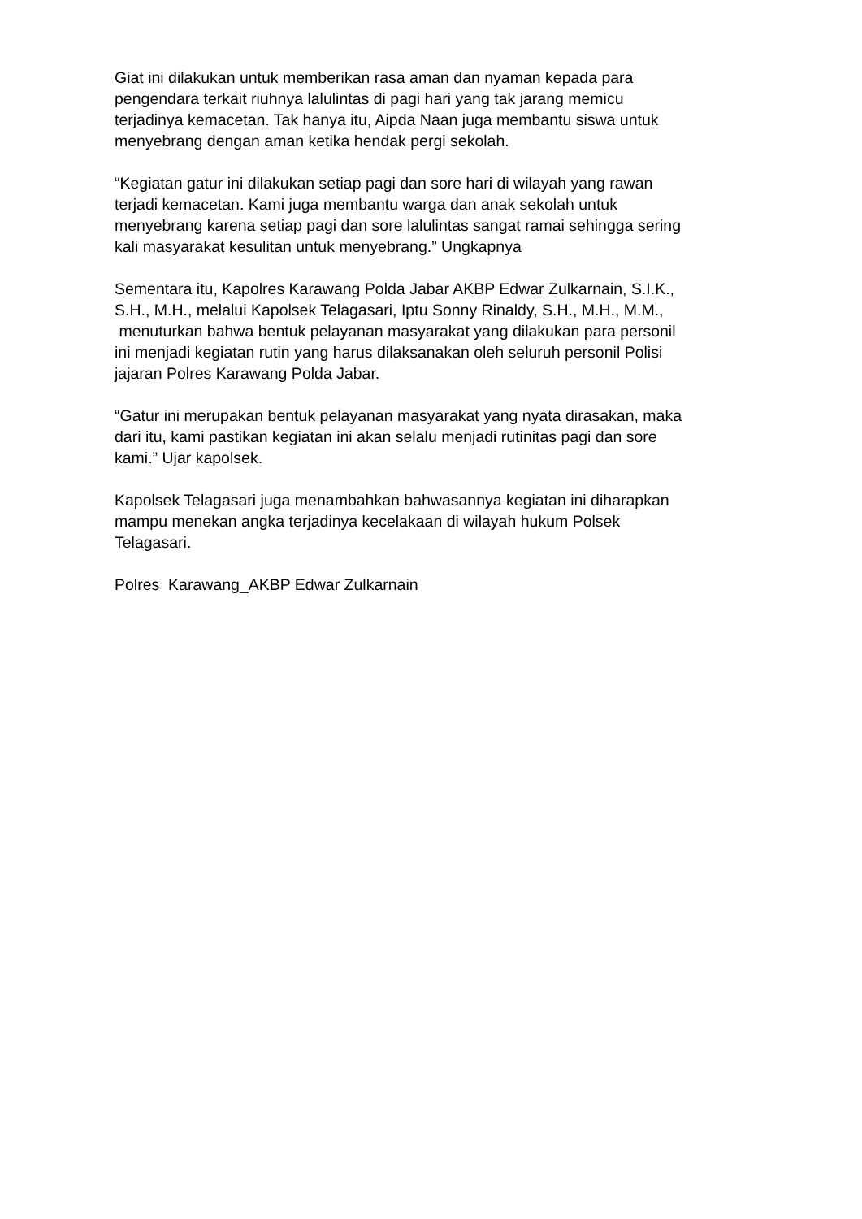Giat ini dilakukan untuk memberikan rasa aman dan nyaman kepada para
pengendara terkait riuhnya lalulintas di pagi hari yang tak jarang memicu
terjadinya kemacetan. Tak hanya itu, Aipda Naan juga membantu siswa untuk
menyebrang dengan aman ketika hendak pergi sekolah.
“Kegiatan gatur ini dilakukan setiap pagi dan sore hari di wilayah yang rawan
terjadi kemacetan. Kami juga membantu warga dan anak sekolah untuk
menyebrang karena setiap pagi dan sore lalulintas sangat ramai sehingga sering
kali masyarakat kesulitan untuk menyebrang.” Ungkapnya
Sementara itu, Kapolres Karawang Polda Jabar AKBP Edwar Zulkarnain, S.I.K.,
S.H., M.H., melalui Kapolsek Telagasari, Iptu Sonny Rinaldy, S.H., M.H., M.M.,
menuturkan bahwa bentuk pelayanan masyarakat yang dilakukan para personil
ini menjadi kegiatan rutin yang harus dilaksanakan oleh seluruh personil Polisi
jajaran Polres Karawang Polda Jabar.
“Gatur ini merupakan bentuk pelayanan masyarakat yang nyata dirasakan, maka
dari itu, kami pastikan kegiatan ini akan selalu menjadi rutinitas pagi dan sore
kami.” Ujar kapolsek.
Kapolsek Telagasari juga menambahkan bahwasannya kegiatan ini diharapkan
mampu menekan angka terjadinya kecelakaan di wilayah hukum Polsek
Telagasari.
Polres Karawang_AKBP Edwar Zulkarnain